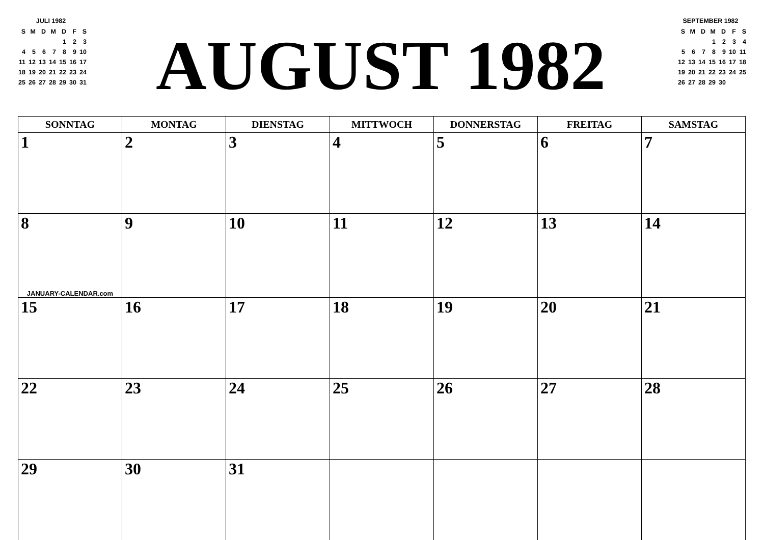JULI 1982
| S | M | D | M | D | F | S |
| | | | | 1 | 2 | 3 |
| 4 | 5 | 6 | 7 | 8 | 9 | 10 |
| 11 | 12 | 13 | 14 | 15 | 16 | 17 |
| 18 | 19 | 20 | 21 | 22 | 23 | 24 |
| 25 | 26 | 27 | 28 | 29 | 30 | 31 |
AUGUST 1982
SEPTEMBER 1982
| S | M | D | M | D | F | S |
| | | | 1 | 2 | 3 | 4 |
| 5 | 6 | 7 | 8 | 9 | 10 | 11 |
| 12 | 13 | 14 | 15 | 16 | 17 | 18 |
| 19 | 20 | 21 | 22 | 23 | 24 | 25 |
| 26 | 27 | 28 | 29 | 30 | | |
| SONNTAG | MONTAG | DIENSTAG | MITTWOCH | DONNERSTAG | FREITAG | SAMSTAG |
| --- | --- | --- | --- | --- | --- | --- |
| 1 | 2 | 3 | 4 | 5 | 6 | 7 |
| 8 JANUARY-CALENDAR.com | 9 | 10 | 11 | 12 | 13 | 14 |
| 15 | 16 | 17 | 18 | 19 | 20 | 21 |
| 22 | 23 | 24 | 25 | 26 | 27 | 28 |
| 29 | 30 | 31 | | | | |